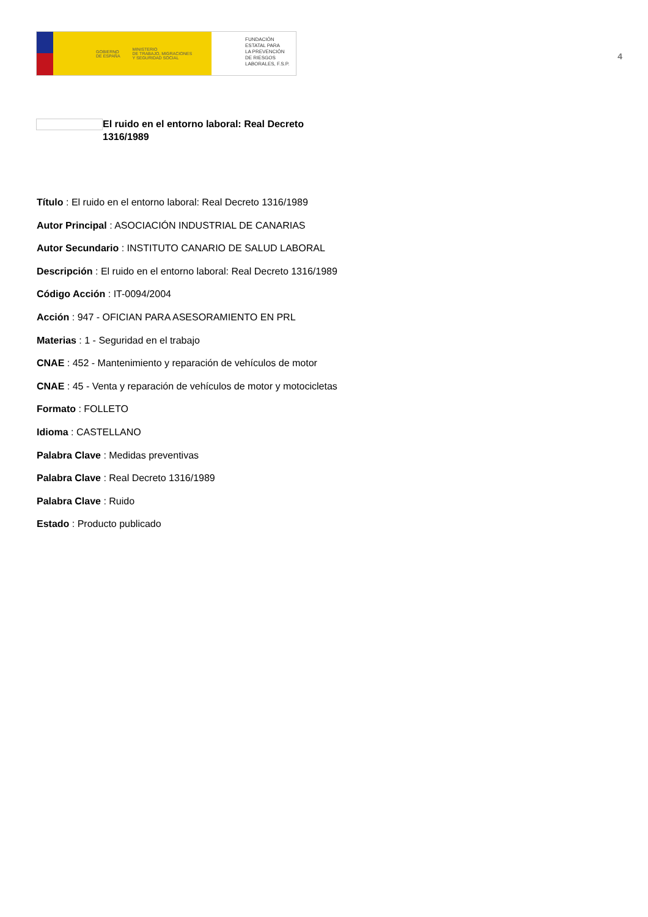GOBIERNO
DE ESPAÑA MINISTERIO
DE TRABAJO, MIGRACIONES
Y SEGURIDAD SOCIAL
FUNDACIÓN
ESTATAL PARA
LA PREVENCIÓN
DE RIESGOS
LABORALES, F.S.P.
4
El ruido en el entorno laboral: Real Decreto 1316/1989
Título : El ruido en el entorno laboral: Real Decreto 1316/1989
Autor Principal : ASOCIACIÓN INDUSTRIAL DE CANARIAS
Autor Secundario : INSTITUTO CANARIO DE SALUD LABORAL
Descripción : El ruido en el entorno laboral: Real Decreto 1316/1989
Código Acción : IT-0094/2004
Acción : 947 - OFICIAN PARA ASESORAMIENTO EN PRL
Materias : 1 - Seguridad en el trabajo
CNAE : 452 - Mantenimiento y reparación de vehículos de motor
CNAE : 45 - Venta y reparación de vehículos de motor y motocicletas
Formato : FOLLETO
Idioma : CASTELLANO
Palabra Clave : Medidas preventivas
Palabra Clave : Real Decreto 1316/1989
Palabra Clave : Ruido
Estado : Producto publicado